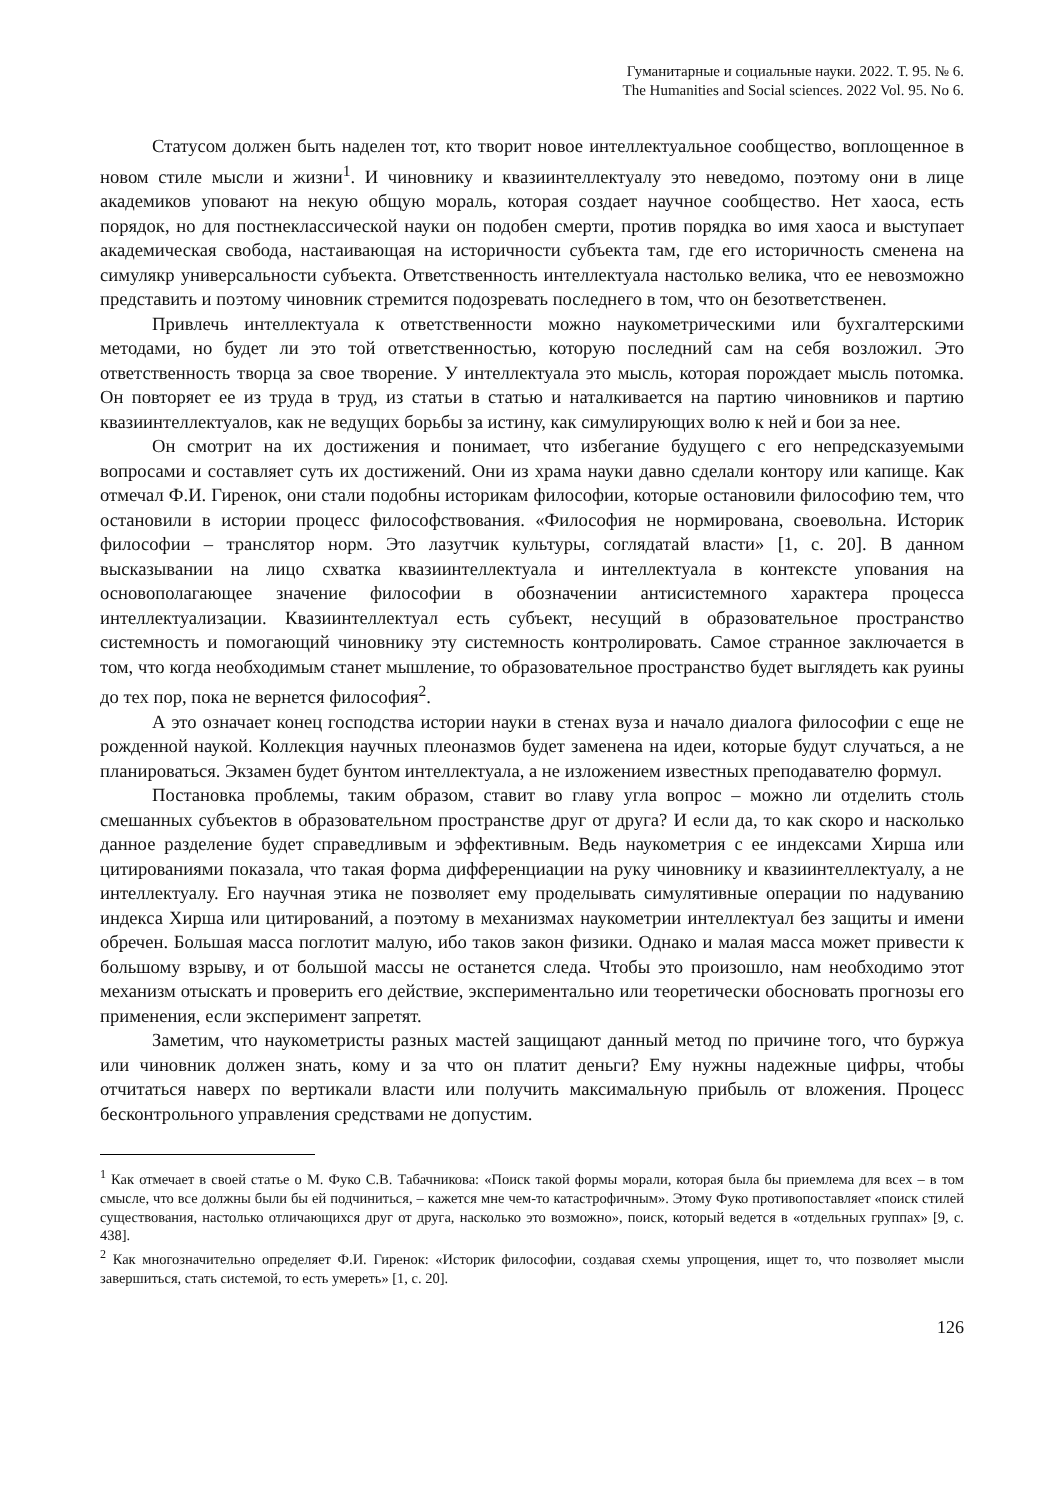Гуманитарные и социальные науки. 2022. Т. 95. № 6.
The Humanities and Social sciences. 2022 Vol. 95. No 6.
Статусом должен быть наделен тот, кто творит новое интеллектуальное сообщество, воплощенное в новом стиле мысли и жизни<sup>1</sup>. И чиновнику и квазиинтеллектуалу это неведомо, поэтому они в лице академиков уповают на некую общую мораль, которая создает научное сообщество. Нет хаоса, есть порядок, но для постнеклассической науки он подобен смерти, против порядка во имя хаоса и выступает академическая свобода, настаивающая на историчности субъекта там, где его историчность сменена на симулякр универсальности субъекта. Ответственность интеллектуала настолько велика, что ее невозможно представить и поэтому чиновник стремится подозревать последнего в том, что он безответственен.
Привлечь интеллектуала к ответственности можно наукометрическими или бухгалтерскими методами, но будет ли это той ответственностью, которую последний сам на себя возложил. Это ответственность творца за свое творение. У интеллектуала это мысль, которая порождает мысль потомка. Он повторяет ее из труда в труд, из статьи в статью и наталкивается на партию чиновников и партию квазиинтеллектуалов, как не ведущих борьбы за истину, как симулирующих волю к ней и бои за нее.
Он смотрит на их достижения и понимает, что избегание будущего с его непредсказуемыми вопросами и составляет суть их достижений. Они из храма науки давно сделали контору или капище. Как отмечал Ф.И. Гиренок, они стали подобны историкам философии, которые остановили философию тем, что остановили в истории процесс философствования. «Философия не нормирована, своевольна. Историк философии – транслятор норм. Это лазутчик культуры, соглядатай власти» [1, с. 20]. В данном высказывании на лицо схватка квазиинтеллектуала и интеллектуала в контексте упования на основополагающее значение философии в обозначении антисистемного характера процесса интеллектуализации. Квазиинтеллектуал есть субъект, несущий в образовательное пространство системность и помогающий чиновнику эту системность контролировать. Самое странное заключается в том, что когда необходимым станет мышление, то образовательное пространство будет выглядеть как руины до тех пор, пока не вернется философия<sup>2</sup>.
А это означает конец господства истории науки в стенах вуза и начало диалога философии с еще не рожденной наукой. Коллекция научных плеоназмов будет заменена на идеи, которые будут случаться, а не планироваться. Экзамен будет бунтом интеллектуала, а не изложением известных преподавателю формул.
Постановка проблемы, таким образом, ставит во главу угла вопрос – можно ли отделить столь смешанных субъектов в образовательном пространстве друг от друга? И если да, то как скоро и насколько данное разделение будет справедливым и эффективным. Ведь наукометрия с ее индексами Хирша или цитированиями показала, что такая форма дифференциации на руку чиновнику и квазиинтеллектуалу, а не интеллектуалу. Его научная этика не позволяет ему проделывать симулятивные операции по надуванию индекса Хирша или цитирований, а поэтому в механизмах наукометрии интеллектуал без защиты и имени обречен. Большая масса поглотит малую, ибо таков закон физики. Однако и малая масса может привести к большому взрыву, и от большой массы не останется следа. Чтобы это произошло, нам необходимо этот механизм отыскать и проверить его действие, экспериментально или теоретически обосновать прогнозы его применения, если эксперимент запретят.
Заметим, что наукометристы разных мастей защищают данный метод по причине того, что буржуа или чиновник должен знать, кому и за что он платит деньги? Ему нужны надежные цифры, чтобы отчитаться наверх по вертикали власти или получить максимальную прибыль от вложения. Процесс бесконтрольного управления средствами не допустим.
<sup>1</sup> Как отмечает в своей статье о М. Фуко С.В. Табачникова: «Поиск такой формы морали, которая была бы приемлема для всех – в том смысле, что все должны были бы ей подчиниться, – кажется мне чем-то катастрофичным». Этому Фуко противопоставляет «поиск стилей существования, настолько отличающихся друг от друга, насколько это возможно», поиск, который ведется в «отдельных группах» [9, с. 438].
<sup>2</sup> Как многозначительно определяет Ф.И. Гиренок: «Историк философии, создавая схемы упрощения, ищет то, что позволяет мысли завершиться, стать системой, то есть умереть» [1, с. 20].
126